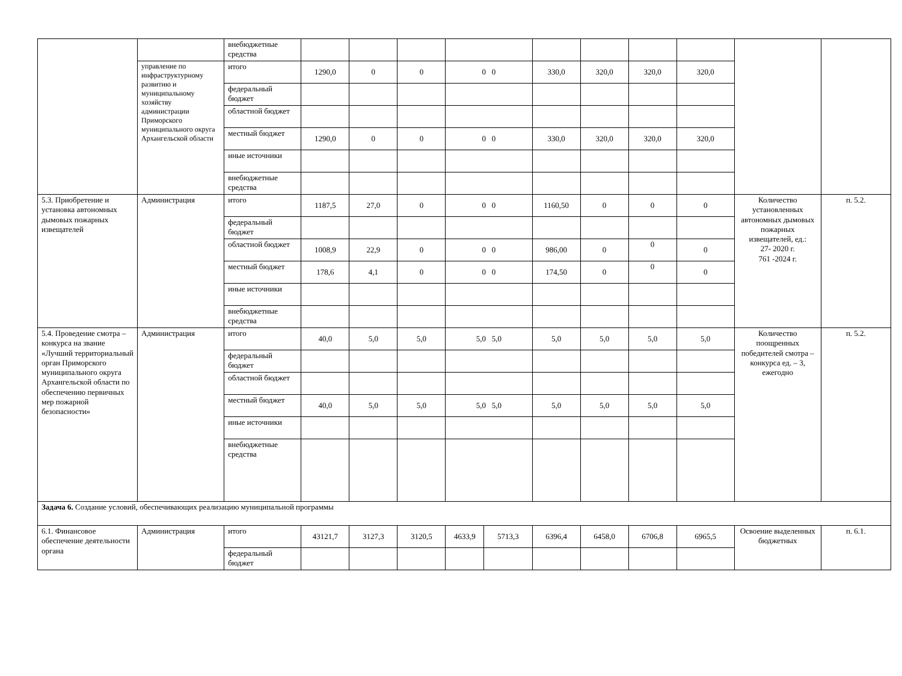| | | внебюджетные средства | | | | | | | | | | | |
| | управление по инфраструктурному развитию и муниципальному хозяйству администрации Приморского муниципального округа Архангельской области | итого | 1290,0 | 0 | 0 | 0 0 | | 330,0 | 320,0 | 320,0 | 320,0 | | |
| | | федеральный бюджет | | | | | | | | | | | |
| | | областной бюджет | | | | | | | | | | | |
| | | местный бюджет | 1290,0 | 0 | 0 | 0 0 | | 330,0 | 320,0 | 320,0 | 320,0 | | |
| | | иные источники | | | | | | | | | | | |
| | | внебюджетные средства | | | | | | | | | | | |
| 5.3. Приобретение и установка автономных дымовых пожарных извещателей | Администрация | итого | 1187,5 | 27,0 | 0 | 0 0 | | 1160,50 | 0 | 0 | 0 | Количество установленных автономных дымовых пожарных извещателей, ед.: 27- 2020 г. 761 -2024 г. | п. 5.2. |
| | | федеральный бюджет | | | | | | | | | | | |
| | | областной бюджет | 1008,9 | 22,9 | 0 | 0 0 | | 986,00 | 0 | 0 | 0 | | |
| | | местный бюджет | 178,6 | 4,1 | 0 | 0 0 | | 174,50 | 0 | 0 | 0 | | |
| | | иные источники | | | | | | | | | | | |
| | | внебюджетные средства | | | | | | | | | | | |
| 5.4. Проведение смотра – конкурса на звание «Лучший территориальный орган Приморского муниципального округа Архангельской области по обеспечению первичных мер пожарной безопасности» | Администрация | итого | 40,0 | 5,0 | 5,0 | 5,0 5,0 | | 5,0 | 5,0 | 5,0 | 5,0 | Количество поощренных победителей смотра – конкурса ед. – 3, ежегодно | п. 5.2. |
| | | федеральный бюджет | | | | | | | | | | | |
| | | областной бюджет | | | | | | | | | | | |
| | | местный бюджет | 40,0 | 5,0 | 5,0 | 5,0 5,0 | | 5,0 | 5,0 | 5,0 | 5,0 | | |
| | | иные источники | | | | | | | | | | | |
| | | внебюджетные средства | | | | | | | | | | | |
| Задача 6. Создание условий, обеспечивающих реализацию муниципальной программы | | | | | | | | | | | | | |
| 6.1. Финансовое обеспечение деятельности органа | Администрация | итого | 43121,7 | 3127,3 | 3120,5 | 4633,9 | 5713,3 | 6396,4 | 6458,0 | 6706,8 | 6965,5 | Освоение выделенных бюджетных | п. 6.1. |
| | | федеральный бюджет | | | | | | | | | | | |